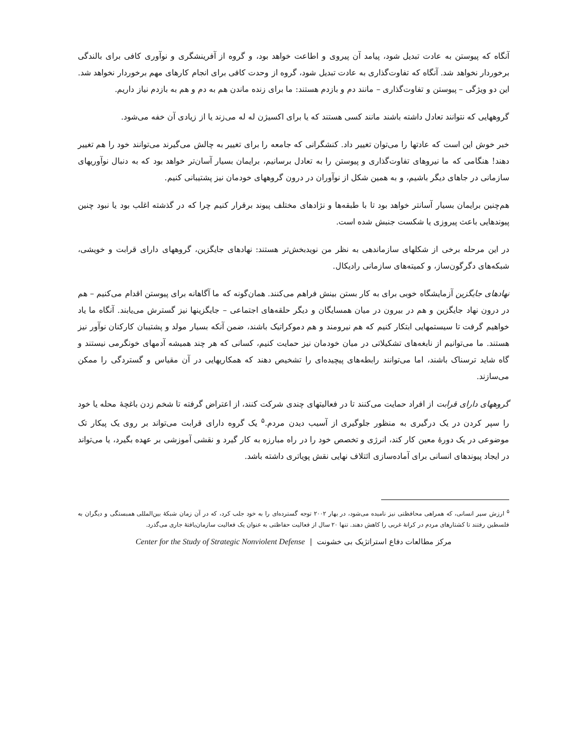آنگاه که پیوستن به عادت تبدیل شود، پیامد آن پیروی و اطاعت خواهد بود، و گروه از آفرینشگری و نوآوری کافی برای بالندگی برخوردار نخواهد شد. آنگاه که تفاوت‌گذاری به عادت تبدیل شود، گروه از وحدت کافی برای انجام کارهای مهم برخوردار نخواهد شد. این دو ویژگی – پیوستن و تفاوت‌گذاری – مانند دم و بازدم هستند: ما برای زنده ماندن هم به دم و هم به بازدم نیاز داریم.
گروههایی که نتوانند تعادل داشته باشند مانند کسی هستند که یا برای اکسیژن له له می‌زند یا از زیادی آن خفه می‌شود.
خبر خوش این است که عادتها را می‌توان تغییر داد. کنشگرانی که جامعه را برای تغییر به چالش می‌گیرند می‌توانند خود را هم تغییر دهند! هنگامی که ما نیروهای تفاوت‌گذاری و پیوستن را به تعادل برسانیم، برایمان بسیار آسان‌تر خواهد بود که به دنبال نوآوریهای سازمانی در جاهای دیگر باشیم، و به همین شکل از نوآوران در درون گروههای خودمان نیز پشتیبانی کنیم.
هم‌چنین برایمان بسیار آسانتر خواهد بود تا با طبقه‌ها و نژادهای مختلف پیوند برقرار کنیم چرا که در گذشته اغلب بود یا نبود چنین پیوندهایی باعث پیروزی یا شکست جنبش شده است.
در این مرحله برخی از شکلهای سازماندهی به نظر من نویدبخش‌تر هستند: نهادهای جایگزین، گروههای دارای قرابت و خویشی، شبکه‌های دگرگون‌ساز، و کمیته‌های سازمانی رادیکال.
نهادهای جایگزین آزمایشگاه خوبی برای به کار بستن بینش فراهم می‌کنند. همان‌گونه که ما آگاهانه برای پیوستن اقدام می‌کنیم – هم در درون نهاد جایگزین و هم در بیرون در میان همسایگان و دیگر حلقه‌های اجتماعی – جایگزینها نیز گسترش می‌یابند. آنگاه ما یاد خواهیم گرفت تا سیستمهایی ابتکار کنیم که هم نیرومند و هم دموکراتیک باشند، ضمن آنکه بسیار مولد و پشتیبان کارکنان نوآور نیز هستند. ما می‌توانیم از نابغه‌های تشکیلاتی در میان خودمان نیز حمایت کنیم، کسانی که هر چند همیشه آدمهای خونگرمی نیستند و گاه شاید ترسناک باشند، اما می‌توانند رابطه‌های پیچیده‌ای را تشخیص دهند که همکاریهایی در آن مقیاس و گستردگی را ممکن می‌سازند.
گروههای دارای قرابت از افراد حمایت می‌کنند تا در فعالیتهای چندی شرکت کنند، از اعتراض گرفته تا شخم زدن باغچهٔ محله یا خود را سپر کردن در یک درگیری به منظور جلوگیری از آسیب دیدن مردم.<sup>۵</sup> یک گروه دارای قرابت می‌تواند بر روی یک پیکار تک موضوعی در یک دورهٔ معین کار کند، انرژی و تخصص خود را در راه مبارزه به کار گیرد و نقشی آموزشی بر عهده بگیرد، یا می‌تواند در ایجاد پیوندهای انسانی برای آماده‌سازی ائتلاف نهایی نقش پویاتری داشته باشد.
<sup>۵</sup> ارزش سپر انسانی، که همراهی محافظتی نیز نامیده می‌شود، در بهار ۲۰۰۲ توجه گسترده‌ای را به خود جلب کرد، که در آن زمان شبکهٔ بین‌المللی همبستگی و دیگران به فلسطین رفتند تا کشتارهای مردم در کرانهٔ غربی را کاهش دهند. تنها ۲۰ سال از فعالیت حفاظتی به عنوان یک فعالیت سازمان‌یافتهٔ جاری می‌گذرد.
مرکز مطالعات دفاع استراتژیک بی خشونت | Center for the Study of Strategic Nonviolent Defense